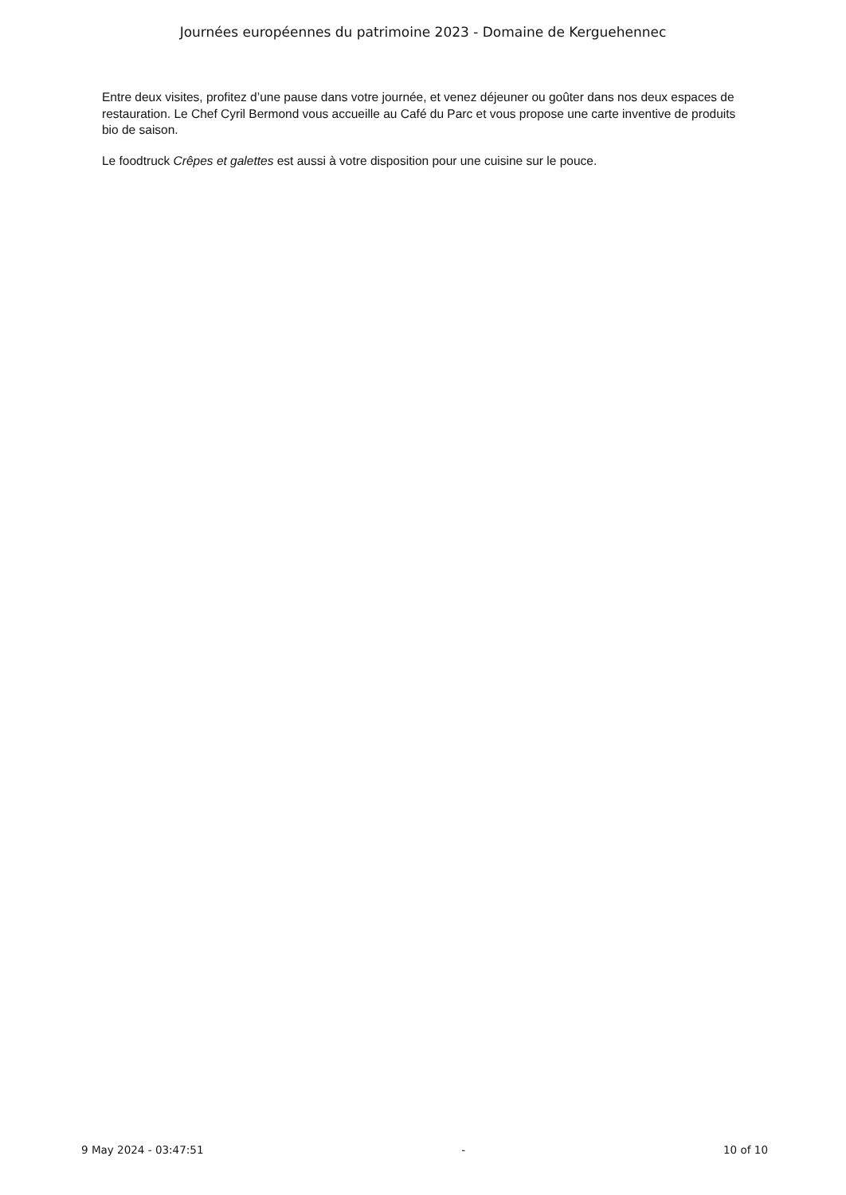Journées européennes du patrimoine 2023 - Domaine de Kerguehennec
Entre deux visites, profitez d’une pause dans votre journée, et venez déjeuner ou goûter dans nos deux espaces de restauration. Le Chef Cyril Bermond vous accueille au Café du Parc et vous propose une carte inventive de produits bio de saison.
Le foodtruck Crêpes et galettes est aussi à votre disposition pour une cuisine sur le pouce.
9 May 2024 - 03:47:51 - 10 of 10